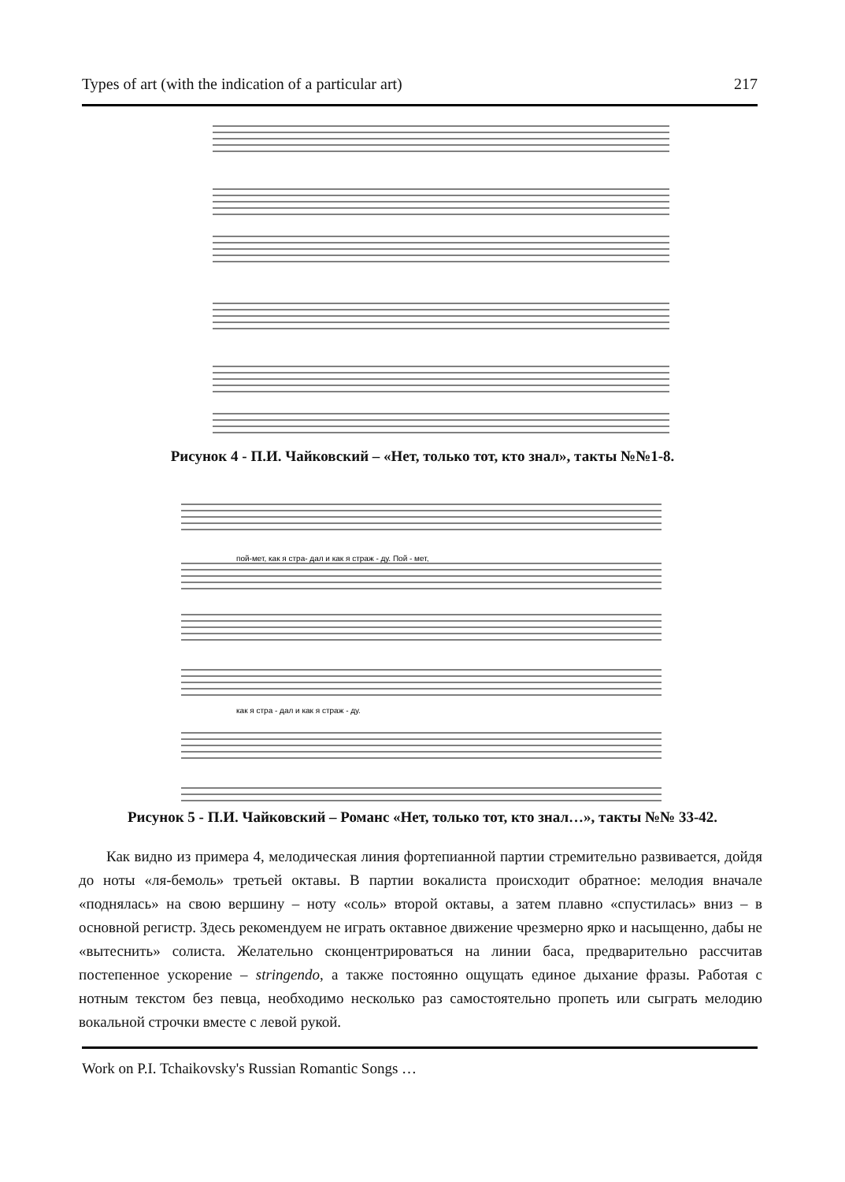Types of art (with the indication of a particular art) 217
Рисунок 4 - П.И. Чайковский – «Нет, только тот, кто знал», такты №№1-8.
пой-мет, как я стра- дал и как я страж - ду. Пой - мет,
как я стра - дал и как я страж - ду.
Рисунок 5 - П.И. Чайковский – Романс «Нет, только тот, кто знал…», такты №№ 33-42.
Как видно из примера 4, мелодическая линия фортепианной партии стремительно развивается, дойдя до ноты «ля-бемоль» третьей октавы. В партии вокалиста происходит обратное: мелодия вначале «поднялась» на свою вершину – ноту «соль» второй октавы, а затем плавно «спустилась» вниз – в основной регистр. Здесь рекомендуем не играть октавное движение чрезмерно ярко и насыщенно, дабы не «вытеснить» солиста. Желательно сконцентрироваться на линии баса, предварительно рассчитав постепенное ускорение – stringendo, а также постоянно ощущать единое дыхание фразы. Работая с нотным текстом без певца, необходимо несколько раз самостоятельно пропеть или сыграть мелодию вокальной строчки вместе с левой рукой.
Work on P.I. Tchaikovsky's Russian Romantic Songs …